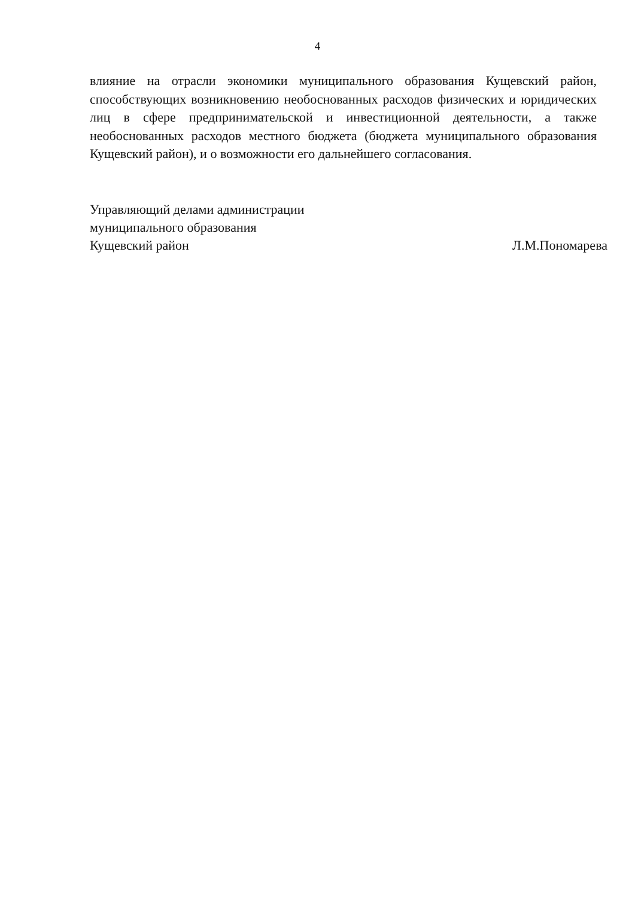4
влияние на отрасли экономики муниципального образования Кущевский район, способствующих возникновению необоснованных расходов физических и юридических лиц в сфере предпринимательской и инвестиционной деятельности, а также необоснованных расходов местного бюджета (бюджета муниципального образования Кущевский район), и о возможности его дальнейшего согласования.
Управляющий делами администрации
муниципального образования
Кущевский район
Л.М.Пономарева